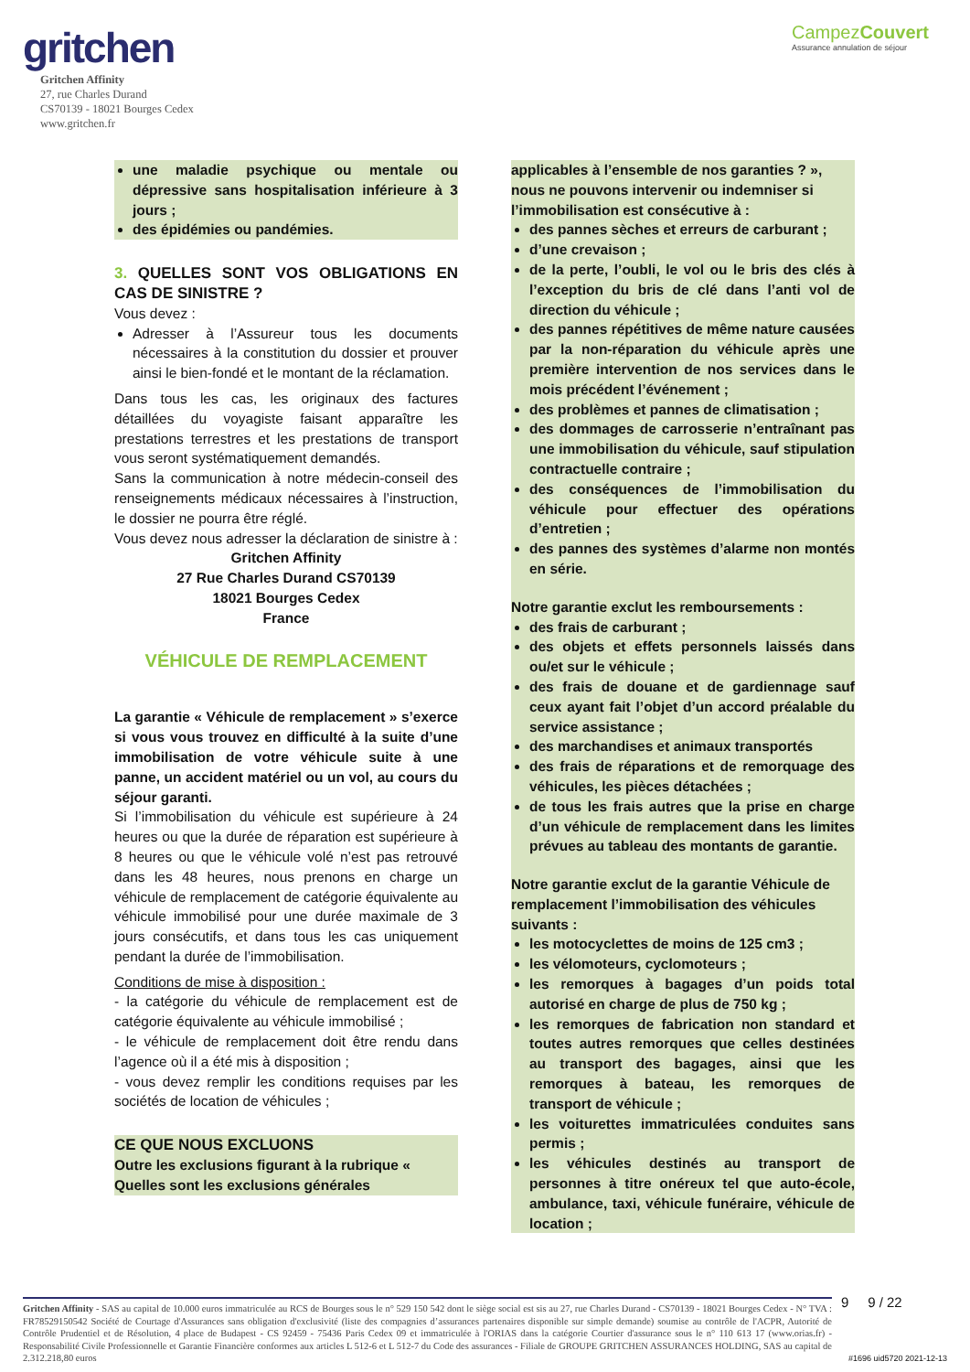gritchen
Gritchen Affinity
27, rue Charles Durand
CS70139 - 18021 Bourges Cedex
www.gritchen.fr
CampezCouvert
Assurance annulation de séjour
une maladie psychique ou mentale ou dépressive sans hospitalisation inférieure à 3 jours ;
des épidémies ou pandémies.
3. QUELLES SONT VOS OBLIGATIONS EN CAS DE SINISTRE ?
Vous devez :
Adresser à l’Assureur tous les documents nécessaires à la constitution du dossier et prouver ainsi le bien-fondé et le montant de la réclamation.
Dans tous les cas, les originaux des factures détaillées du voyagiste faisant apparaître les prestations terrestres et les prestations de transport vous seront systématiquement demandés.
Sans la communication à notre médecin-conseil des renseignements médicaux nécessaires à l’instruction, le dossier ne pourra être réglé.
Vous devez nous adresser la déclaration de sinistre à :
Gritchen Affinity
27 Rue Charles Durand CS70139
18021 Bourges Cedex
France
VÉHICULE DE REMPLACEMENT
La garantie « Véhicule de remplacement » s’exerce si vous vous trouvez en difficulté à la suite d’une immobilisation de votre véhicule suite à une panne, un accident matériel ou un vol, au cours du séjour garanti.
Si l’immobilisation du véhicule est supérieure à 24 heures ou que la durée de réparation est supérieure à 8 heures ou que le véhicule volé n’est pas retrouvé dans les 48 heures, nous prenons en charge un véhicule de remplacement de catégorie équivalente au véhicule immobilisé pour une durée maximale de 3 jours consécutifs, et dans tous les cas uniquement pendant la durée de l’immobilisation.
Conditions de mise à disposition :
- la catégorie du véhicule de remplacement est de catégorie équivalente au véhicule immobilisé ;
- le véhicule de remplacement doit être rendu dans l’agence où il a été mis à disposition ;
- vous devez remplir les conditions requises par les sociétés de location de véhicules ;
CE QUE NOUS EXCLUONS
Outre les exclusions figurant à la rubrique « Quelles sont les exclusions générales
applicables à l’ensemble de nos garanties ? », nous ne pouvons intervenir ou indemniser si l’immobilisation est consécutive à :
des pannes sèches et erreurs de carburant ;
d’une crevaison ;
de la perte, l’oubli, le vol ou le bris des clés à l’exception du bris de clé dans l’anti vol de direction du véhicule ;
des pannes répétitives de même nature causées par la non-réparation du véhicule après une première intervention de nos services dans le mois précédent l’événement ;
des problèmes et pannes de climatisation ;
des dommages de carrosserie n’entraînant pas une immobilisation du véhicule, sauf stipulation contractuelle contraire ;
des conséquences de l’immobilisation du véhicule pour effectuer des opérations d’entretien ;
des pannes des systèmes d’alarme non montés en série.
Notre garantie exclut les remboursements :
des frais de carburant ;
des objets et effets personnels laissés dans ou/et sur le véhicule ;
des frais de douane et de gardiennage sauf ceux ayant fait l’objet d’un accord préalable du service assistance ;
des marchandises et animaux transportés
des frais de réparations et de remorquage des véhicules, les pièces détachées ;
de tous les frais autres que la prise en charge d’un véhicule de remplacement dans les limites prévues au tableau des montants de garantie.
Notre garantie exclut de la garantie Véhicule de remplacement l’immobilisation des véhicules suivants :
les motocyclettes de moins de 125 cm3 ;
les vélomoteurs, cyclomoteurs ;
les remorques à bagages d’un poids total autorisé en charge de plus de 750 kg ;
les remorques de fabrication non standard et toutes autres remorques que celles destinées au transport des bagages, ainsi que les remorques à bateau, les remorques de transport de véhicule ;
les voiturettes immatriculées conduites sans permis ;
les véhicules destinés au transport de personnes à titre onéreux tel que auto-école, ambulance, taxi, véhicule funéraire, véhicule de location ;
Gritchen Affinity - SAS au capital de 10.000 euros immatriculée au RCS de Bourges sous le n° 529 150 542 dont le siège social est sis au 27, rue Charles Durand - CS70139 - 18021 Bourges Cedex - N° TVA : FR78529150542 Société de Courtage d'Assurances sans obligation d'exclusivité (liste des compagnies d’assurances partenaires disponible sur simple demande) soumise au contrôle de l'ACPR, Autorité de Contrôle Prudentiel et de Résolution, 4 place de Budapest - CS 92459 - 75436 Paris Cedex 09 et immatriculée à l'ORIAS dans la catégorie Courtier d'assurance sous le n° 110 613 17 (www.orias.fr) - Responsabilité Civile Professionnelle et Garantie Financière conformes aux articles L 512-6 et L 512-7 du Code des assurances - Filiale de GROUPE GRITCHEN ASSURANCES HOLDING, SAS au capital de 2.312.218,80 euros
9 9 / 22
#1696 uid5720 2021-12-13